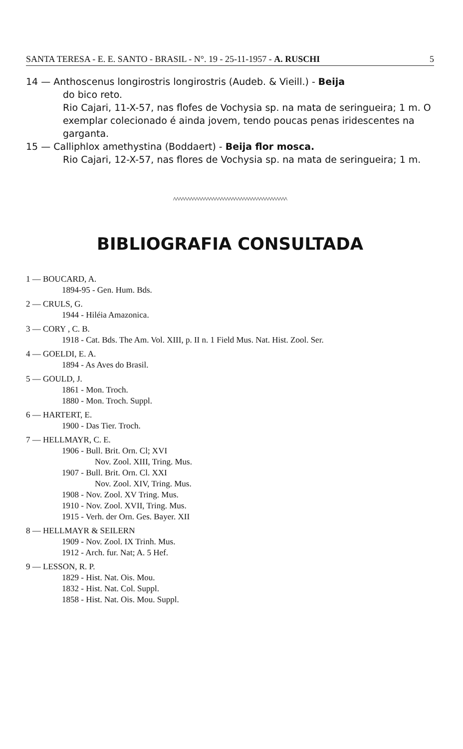SANTA TERESA - E. E. SANTO - BRASIL - N°. 19 - 25-11-1957 - A. RUSCHI 5
14 — Anthoscenus longirostris longirostris (Audeb. & Vieill.) - Beija
do bico reto.
Rio Cajari, 11-X-57, nas flofes de Vochysia sp. na mata de seringueira; 1 m. O exemplar colecionado é ainda jovem, tendo poucas penas iridescentes na garganta.
15 — Calliphlox amethystina (Boddaert) - Beija flor mosca.
Rio Cajari, 12-X-57, nas flores de Vochysia sp. na mata de seringueira; 1 m.
^^^^^^^^^^^^^^^^^^^^^^^^^^^^^^^^^^^^^^^^^
BIBLIOGRAFIA CONSULTADA
1 — BOUCARD, A.
1894-95 - Gen. Hum. Bds.
2 — CRULS, G.
1944 - Hiléia Amazonica.
3 — CORY , C. B.
1918 - Cat. Bds. The Am. Vol. XIII, p. II n. 1 Field Mus. Nat. Hist. Zool. Ser.
4 — GOELDI, E. A.
1894 - As Aves do Brasil.
5 — GOULD, J.
1861 - Mon. Troch.
1880 - Mon. Troch. Suppl.
6 — HARTERT, E.
1900 - Das Tier. Troch.
7 — HELLMAYR, C. E.
1906 - Bull. Brit. Orn. Cl; XVI
Nov. Zool. XIII, Tring. Mus.
1907 - Bull. Brit. Orn. Cl. XXI
Nov. Zool. XIV, Tring. Mus.
1908 - Nov. Zool. XV Tring. Mus.
1910 - Nov. Zool. XVII, Tring. Mus.
1915 - Verh. der Orn. Ges. Bayer. XII
8 — HELLMAYR & SEILERN
1909 - Nov. Zool. IX Trinh. Mus.
1912 - Arch. fur. Nat; A. 5 Hef.
9 — LESSON, R. P.
1829 - Hist. Nat. Ois. Mou.
1832 - Hist. Nat. Col. Suppl.
1858 - Hist. Nat. Ois. Mou. Suppl.